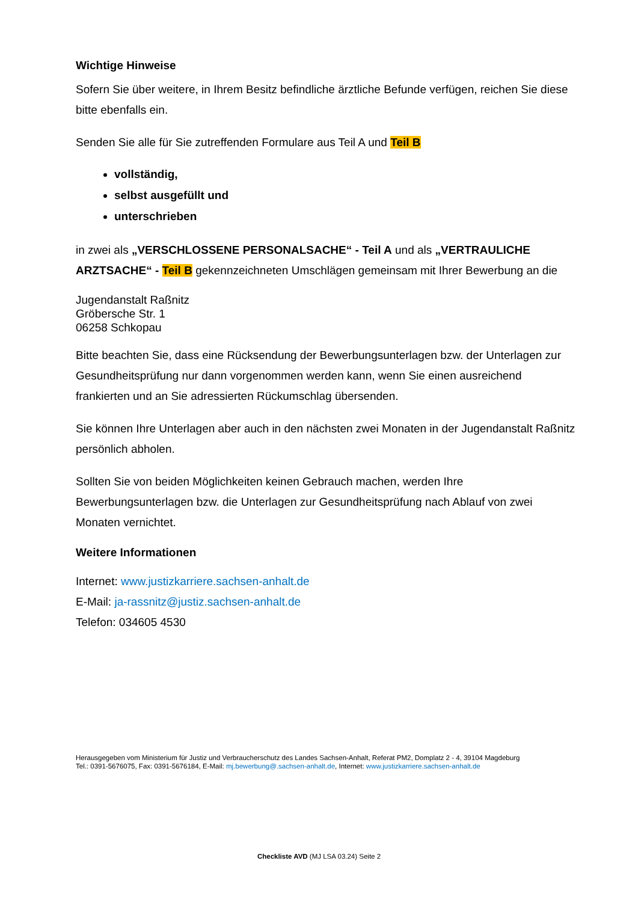Wichtige Hinweise
Sofern Sie über weitere, in Ihrem Besitz befindliche ärztliche Befunde verfügen, reichen Sie diese bitte ebenfalls ein.
Senden Sie alle für Sie zutreffenden Formulare aus Teil A und Teil B
vollständig,
selbst ausgefüllt und
unterschrieben
in zwei als „VERSCHLOSSENE PERSONALSACHE“ - Teil A und als „VERTRAULICHE ARZTSACHE“ - Teil B gekennzeichneten Umschlägen gemeinsam mit Ihrer Bewerbung an die
Jugendanstalt Raßnitz
Gröbersche Str. 1
06258 Schkopau
Bitte beachten Sie, dass eine Rücksendung der Bewerbungsunterlagen bzw. der Unterlagen zur Gesundheitsprüfung nur dann vorgenommen werden kann, wenn Sie einen ausreichend frankierten und an Sie adressierten Rückumschlag übersenden.
Sie können Ihre Unterlagen aber auch in den nächsten zwei Monaten in der Jugendanstalt Raßnitz persönlich abholen.
Sollten Sie von beiden Möglichkeiten keinen Gebrauch machen, werden Ihre Bewerbungsunterlagen bzw. die Unterlagen zur Gesundheitsprüfung nach Ablauf von zwei Monaten vernichtet.
Weitere Informationen
Internet: www.justizkarriere.sachsen-anhalt.de
E-Mail: ja-rassnitz@justiz.sachsen-anhalt.de
Telefon: 034605 4530
Herausgegeben vom Ministerium für Justiz und Verbraucherschutz des Landes Sachsen-Anhalt, Referat PM2, Domplatz 2 - 4, 39104 Magdeburg
Tel.: 0391-5676075, Fax: 0391-5676184, E-Mail: mj.bewerbung@.sachsen-anhalt.de, Internet: www.justizkarriere.sachsen-anhalt.de
Checkliste AVD (MJ LSA 03.24) Seite 2